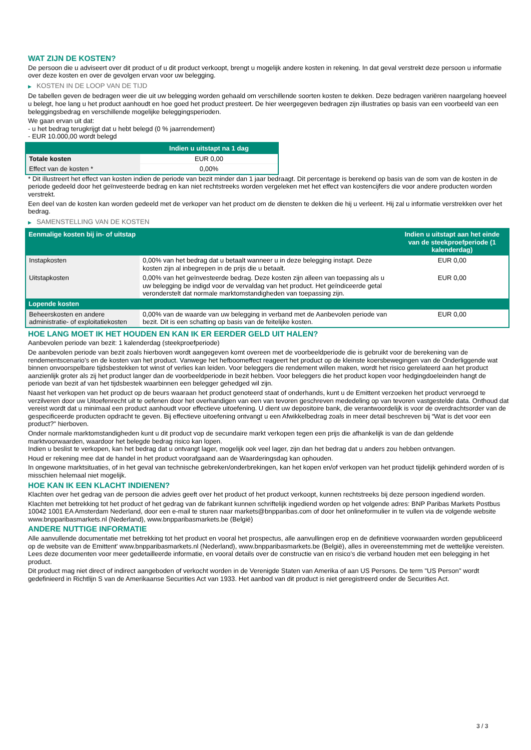WAT ZIJN DE KOSTEN?
De persoon die u adviseert over dit product of u dit product verkoopt, brengt u mogelijk andere kosten in rekening. In dat geval verstrekt deze persoon u informatie over deze kosten en over de gevolgen ervan voor uw belegging.
▶ KOSTEN IN DE LOOP VAN DE TIJD
De tabellen geven de bedragen weer die uit uw belegging worden gehaald om verschillende soorten kosten te dekken. Deze bedragen variëren naargelang hoeveel u belegt, hoe lang u het product aanhoudt en hoe goed het product presteert. De hier weergegeven bedragen zijn illustraties op basis van een voorbeeld van een beleggingsbedrag en verschillende mogelijke beleggingsperioden.
We gaan ervan uit dat:
- u het bedrag terugkrijgt dat u hebt belegd (0 % jaarrendement)
- EUR 10.000,00 wordt belegd
| | Indien u uitstapt na 1 dag |
| --- | --- |
| Totale kosten | EUR 0,00 |
| Effect van de kosten * | 0,00% |
* Dit illustreert het effect van kosten indien de periode van bezit minder dan 1 jaar bedraagt. Dit percentage is berekend op basis van de som van de kosten in de periode gedeeld door het geïnvesteerde bedrag en kan niet rechtstreeks worden vergeleken met het effect van kostencijfers die voor andere producten worden verstrekt.
Een deel van de kosten kan worden gedeeld met de verkoper van het product om de diensten te dekken die hij u verleent. Hij zal u informatie verstrekken over het bedrag.
▶ SAMENSTELLING VAN DE KOSTEN
| Eenmalige kosten bij in- of uitstap | | Indien u uitstapt aan het einde van de steekproefperiode (1 kalenderdag) |
| --- | --- | --- |
| Instapkosten | 0,00% van het bedrag dat u betaalt wanneer u in deze belegging instapt. Deze kosten zijn al inbegrepen in de prijs die u betaalt. | EUR 0,00 |
| Uitstapkosten | 0,00% van het geïnvesteerde bedrag. Deze kosten zijn alleen van toepassing als u uw belegging be indigd voor de vervaldag van het product. Het geïndiceerde getal veronderstelt dat normale marktomstandigheden van toepassing zijn. | EUR 0,00 |
| Lopende kosten | | |
| Beheerskosten en andere administratie- of exploitatiekosten | 0,00% van de waarde van uw belegging in verband met de Aanbevolen periode van bezit. Dit is een schatting op basis van de feitelijke kosten. | EUR 0,00 |
HOE LANG MOET IK HET HOUDEN EN KAN IK ER EERDER GELD UIT HALEN?
Aanbevolen periode van bezit: 1 kalenderdag (steekproefperiode)
De aanbevolen periode van bezit zoals hierboven wordt aangegeven komt overeen met de voorbeeldperiode die is gebruikt voor de berekening van de rendementscenario's en de kosten van het product. Vanwege het hefboomeffect reageert het product op de kleinste koersbewegingen van de Onderliggende wat binnen onvoorspelbare tijdsbestekken tot winst of verlies kan leiden. Voor beleggers die rendement willen maken, wordt het risico gerelateerd aan het product aanzienlijk groter als zij het product langer dan de voorbeeldperiode in bezit hebben. Voor beleggers die het product kopen voor hedgingdoeleinden hangt de periode van bezit af van het tijdsbestek waarbinnen een belegger gehedged wil zijn.
Naast het verkopen van het product op de beurs waaraan het product genoteerd staat of onderhands, kunt u de Emittent verzoeken het product vervroegd te verzilveren door uw Uitoefenrecht uit te oefenen door het overhandigen van een van tevoren geschreven mededeling op van tevoren vastgestelde data. Onthoud dat vereist wordt dat u minimaal een product aanhoudt voor effectieve uitoefening. U dient uw depositoire bank, die verantwoordelijk is voor de overdrachtsorder van de gespecificeerde producten opdracht te geven. Bij effectieve uitoefening ontvangt u een Afwikkelbedrag zoals in meer detail beschreven bij “Wat is det voor een product?" hierboven.
Onder normale marktomstandigheden kunt u dit product vop de secundaire markt verkopen tegen een prijs die afhankelijk is van de dan geldende marktvoorwaarden, waardoor het belegde bedrag risico kan lopen.
Indien u beslist te verkopen, kan het bedrag dat u ontvangt lager, mogelijk ook veel lager, zijn dan het bedrag dat u anders zou hebben ontvangen.
Houd er rekening mee dat de handel in het product voorafgaand aan de Waarderingsdag kan ophouden.
In ongewone marktsituaties, of in het geval van technische gebreken/onderbrekingen, kan het kopen en/of verkopen van het product tijdelijk gehinderd worden of is misschien helemaal niet mogelijk.
HOE KAN IK EEN KLACHT INDIENEN?
Klachten over het gedrag van de persoon die advies geeft over het product of het product verkoopt, kunnen rechtstreeks bij deze persoon ingediend worden.
Klachten met betrekking tot het product of het gedrag van de fabrikant kunnen schriftelijk ingediend worden op het volgende adres: BNP Paribas Markets Postbus 10042 1001 EA Amsterdam Nederland, door een e-mail te sturen naar markets@bnpparibas.com of door het onlineformulier in te vullen via de volgende website www.bnpparibasmarkets.nl (Nederland), www.bnpparibasmarkets.be (België)
ANDERE NUTTIGE INFORMATIE
Alle aanvullende documentatie met betrekking tot het product en vooral het prospectus, alle aanvullingen erop en de definitieve voorwaarden worden gepubliceerd op de website van de Emittent' www.bnpparibasmarkets.nl (Nederland), www.bnpparibasmarkets.be (België), alles in overeenstemming met de wettelijke vereisten. Lees deze documenten voor meer gedetailleerde informatie, en vooral details over de constructie van en risico’s die verband houden met een belegging in het product.
Dit product mag niet direct of indirect aangeboden of verkocht worden in de Verenigde Staten van Amerika of aan US Persons. De term "US Person" wordt gedefinieerd in Richtlijn S van de Amerikaanse Securities Act van 1933. Het aanbod van dit product is niet geregistreerd onder de Securities Act.
3 / 3